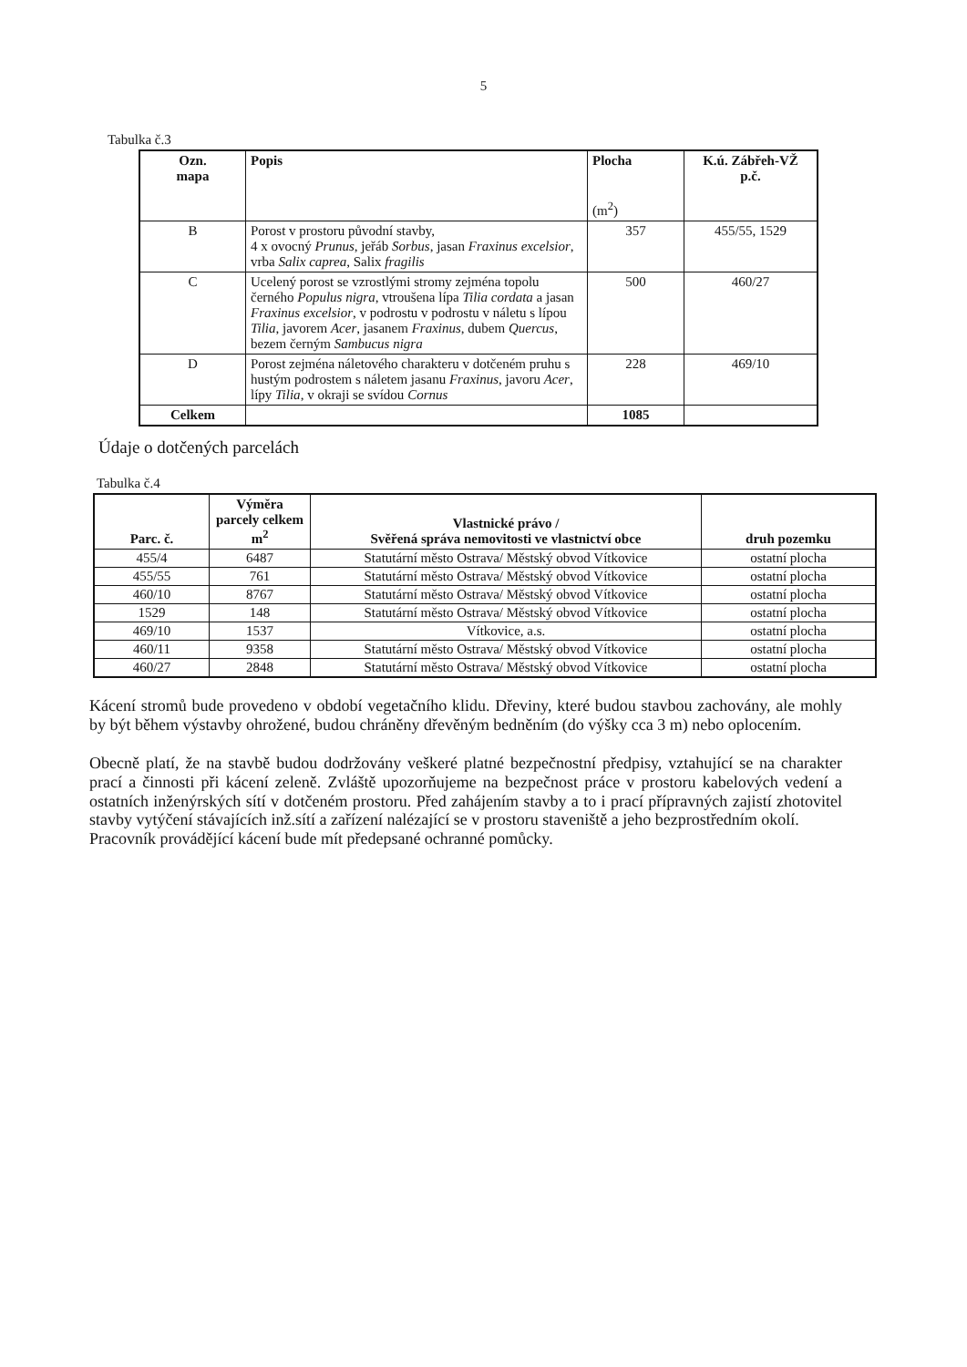5
Tabulka č.3
| Ozn. mapa | Popis | Plocha (m<sup>2</sup>) | K.ú. Zábřeh-VŽ p.č. |
| --- | --- | --- | --- |
| B | Porost v prostoru původní stavby, 4 x ovocný Prunus , jeřáb Sorbus , jasan Fraxinus excelsior , vrba Salix caprea , Salix fragilis | 357 | 455/55, 1529 |
| C | Ucelený porost se vzrostlými stromy zejména topolu černého Populus nigra , vtroušena lípa Tilia cordata a jasan Fraxinus excelsior , v podrostu v podrostu v náletu s lípou Tilia , javorem Acer , jasanem Fraxinus , dubem Quercus , bezem černým Sambucus nigra | 500 | 460/27 |
| D | Porost zejména náletového charakteru v dotčeném pruhu s hustým podrostem s náletem jasanu Fraxinus , javoru Acer , lípy Tilia , v okraji se svídou Cornus | 228 | 469/10 |
| Celkem | | 1085 | |
Údaje o dotčených parcelách
Tabulka č.4
| Parc. č. | Výměra parcely celkem m<sup>2</sup> | Vlastnické právo / Svěřená správa nemovitosti ve vlastnictví obce | druh pozemku |
| --- | --- | --- | --- |
| 455/4 | 6487 | Statutární město Ostrava/ Městský obvod Vítkovice | ostatní plocha |
| 455/55 | 761 | Statutární město Ostrava/ Městský obvod Vítkovice | ostatní plocha |
| 460/10 | 8767 | Statutární město Ostrava/ Městský obvod Vítkovice | ostatní plocha |
| 1529 | 148 | Statutární město Ostrava/ Městský obvod Vítkovice | ostatní plocha |
| 469/10 | 1537 | Vítkovice, a.s. | ostatní plocha |
| 460/11 | 9358 | Statutární město Ostrava/ Městský obvod Vítkovice | ostatní plocha |
| 460/27 | 2848 | Statutární město Ostrava/ Městský obvod Vítkovice | ostatní plocha |
Kácení stromů bude provedeno v období vegetačního klidu. Dřeviny, které budou stavbou zachovány, ale mohly by být během výstavby ohrožené, budou chráněny dřevěným bedněním (do výšky cca 3 m) nebo oplocením.
Obecně platí, že na stavbě budou dodržovány veškeré platné bezpečnostní předpisy, vztahující se na charakter prací a činnosti při kácení zeleně. Zvláště upozorňujeme na bezpečnost práce v prostoru kabelových vedení a ostatních inženýrských sítí v dotčeném prostoru. Před zahájením stavby a to i prací přípravných zajistí zhotovitel stavby vytýčení stávajících inž.sítí a zařízení nalézající se v prostoru staveniště a jeho bezprostředním okolí.
Pracovník provádějící kácení bude mít předepsané ochranné pomůcky.